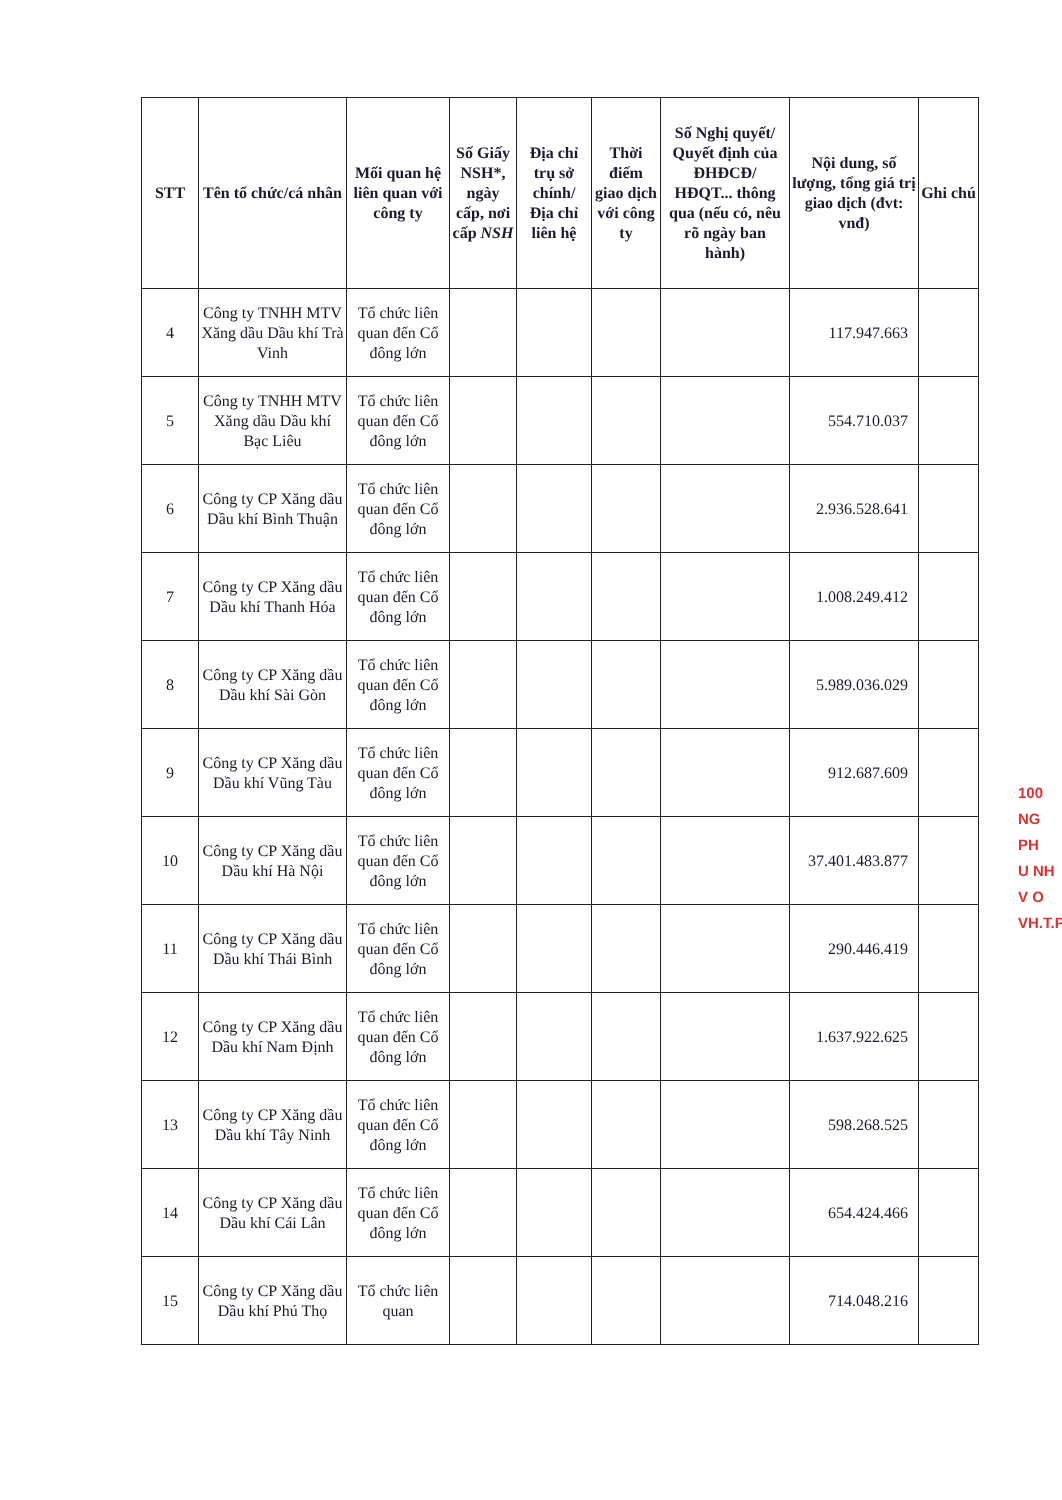| STT | Tên tổ chức/cá nhân | Mối quan hệ liên quan với công ty | Số Giấy NSH*, ngày cấp, nơi cấp NSH | Địa chỉ trụ sở chính/ Địa chỉ liên hệ | Thời điểm giao dịch với công ty | Số Nghị quyết/ Quyết định của ĐHĐCĐ/ HĐQT... thông qua (nếu có, nêu rõ ngày ban hành) | Nội dung, số lượng, tổng giá trị giao dịch (đvt: vnđ) | Ghi chú |
| --- | --- | --- | --- | --- | --- | --- | --- | --- |
| 4 | Công ty TNHH MTV Xăng dầu Dầu khí Trà Vinh | Tổ chức liên quan đến Cổ đông lớn | | | | | 117.947.663 | |
| 5 | Công ty TNHH MTV Xăng dầu Dầu khí Bạc Liêu | Tổ chức liên quan đến Cổ đông lớn | | | | | 554.710.037 | |
| 6 | Công ty CP Xăng dầu Dầu khí Bình Thuận | Tổ chức liên quan đến Cổ đông lớn | | | | | 2.936.528.641 | |
| 7 | Công ty CP Xăng dầu Dầu khí Thanh Hóa | Tổ chức liên quan đến Cổ đông lớn | | | | | 1.008.249.412 | |
| 8 | Công ty CP Xăng dầu Dầu khí Sài Gòn | Tổ chức liên quan đến Cổ đông lớn | | | | | 5.989.036.029 | |
| 9 | Công ty CP Xăng dầu Dầu khí Vũng Tàu | Tổ chức liên quan đến Cổ đông lớn | | | | | 912.687.609 | |
| 10 | Công ty CP Xăng dầu Dầu khí Hà Nội | Tổ chức liên quan đến Cổ đông lớn | | | | | 37.401.483.877 | |
| 11 | Công ty CP Xăng dầu Dầu khí Thái Bình | Tổ chức liên quan đến Cổ đông lớn | | | | | 290.446.419 | |
| 12 | Công ty CP Xăng dầu Dầu khí Nam Định | Tổ chức liên quan đến Cổ đông lớn | | | | | 1.637.922.625 | |
| 13 | Công ty CP Xăng dầu Dầu khí Tây Ninh | Tổ chức liên quan đến Cổ đông lớn | | | | | 598.268.525 | |
| 14 | Công ty CP Xăng dầu Dầu khí Cái Lân | Tổ chức liên quan đến Cổ đông lớn | | | | | 654.424.466 | |
| 15 | Công ty CP Xăng dầu Dầu khí Phú Thọ | Tổ chức liên quan | | | | | 714.048.216 | |
100
NG
PH
U NH
V O
VH.T.P